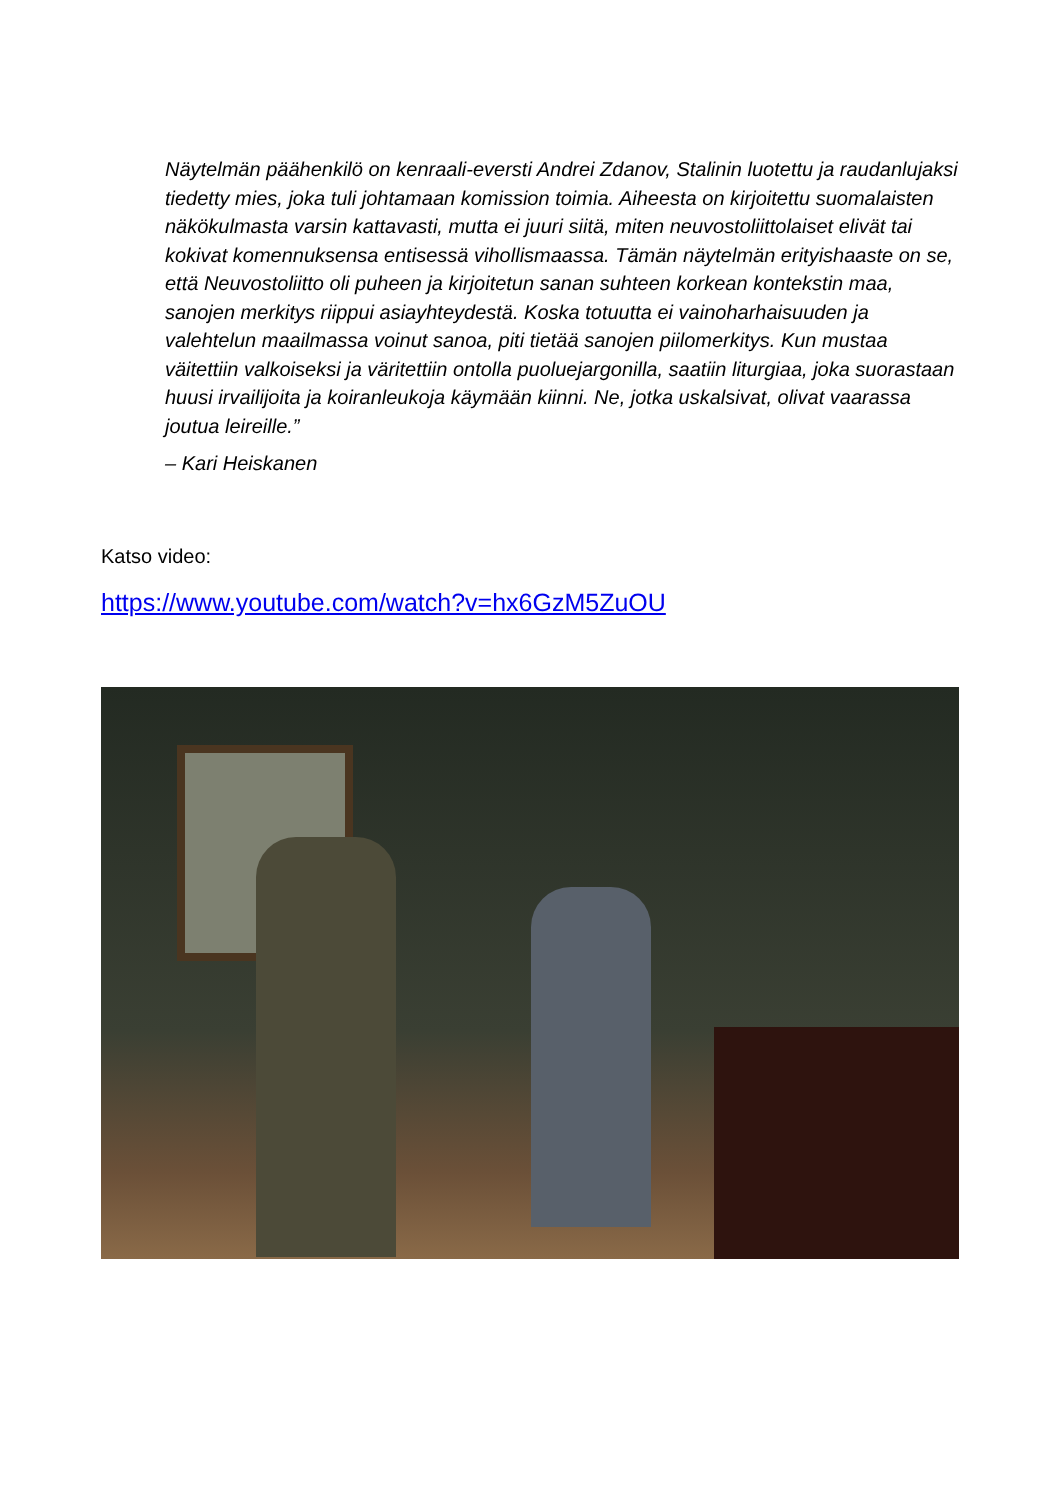Näytelmän päähenkilö on kenraali-eversti Andrei Zdanov, Stalinin luotettu ja raudanlujaksi tiedetty mies, joka tuli johtamaan komission toimia. Aiheesta on kirjoitettu suomalaisten näkökulmasta varsin kattavasti, mutta ei juuri siitä, miten neuvostoliittolaiset elivät tai kokivat komennuksensa entisessä vihollismaassa. Tämän näytelmän erityishaaste on se, että Neuvostoliitto oli puheen ja kirjoitetun sanan suhteen korkean kontekstin maa, sanojen merkitys riippui asiayhteydestä. Koska totuutta ei vainoharhaisuuden ja valehtelun maailmassa voinut sanoa, piti tietää sanojen piilomerkitys. Kun mustaa väitettiin valkoiseksi ja väritettiin ontolla puoluejargonilla, saatiin liturgiaa, joka suorastaan huusi irvailijoita ja koiranleukoja käymään kiinni. Ne, jotka uskalsivat, olivat vaarassa joutua leireille.”
– Kari Heiskanen
Katso video:
https://www.youtube.com/watch?v=hx6GzM5ZuOU